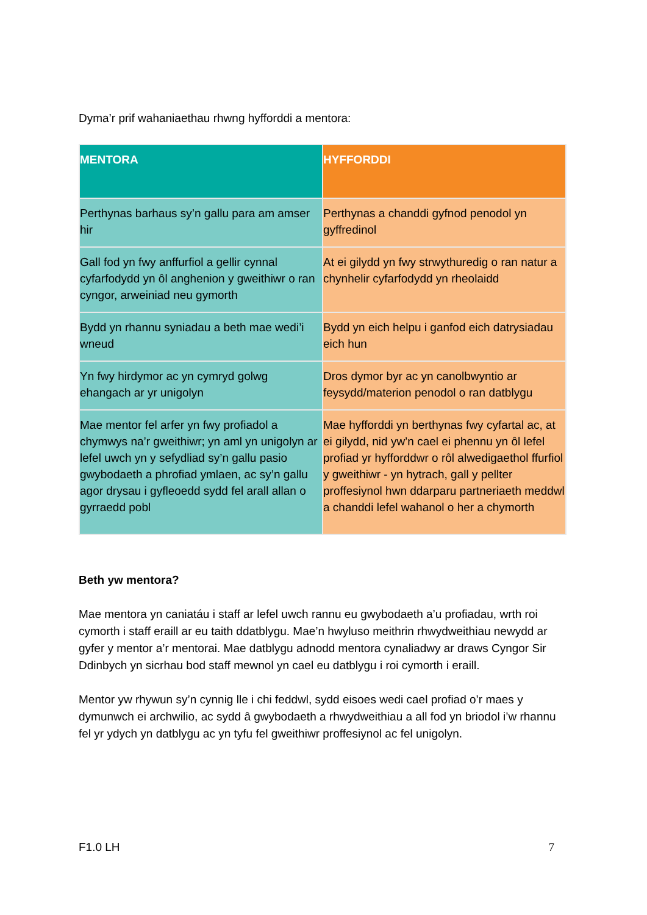Dyma’r prif wahaniaethau rhwng hyfforddi a mentora:
| MENTORA | HYFFORDDI |
| --- | --- |
| Perthynas barhaus sy’n gallu para am amser hir | Perthynas a chanddi gyfnod penodol yn gyffredinol |
| Gall fod yn fwy anffurfiol a gellir cynnal cyfarfodydd yn ôl anghenion y gweithiwr o ran cyngor, arweiniad neu gymorth | At ei gilydd yn fwy strwythuredig o ran natur a chynhelir cyfarfodydd yn rheolaidd |
| Bydd yn rhannu syniadau a beth mae wedi’i wneud | Bydd yn eich helpu i ganfod eich datrysiadau eich hun |
| Yn fwy hirdymor ac yn cymryd golwg ehangach ar yr unigolyn | Dros dymor byr ac yn canolbwyntio ar feysydd/materion penodol o ran datblygu |
| Mae mentor fel arfer yn fwy profiadol a chymwys na’r gweithiwr; yn aml yn unigolyn ar lefel uwch yn y sefydliad sy’n gallu pasio gwybodaeth a phrofiad ymlaen, ac sy’n gallu agor drysau i gyfleoedd sydd fel arall allan o gyrraedd pobl | Mae hyfforddi yn berthynas fwy cyfartal ac, at ei gilydd, nid yw’n cael ei phennu yn ôl lefel profiad yr hyfforddwr o rôl alwedigaethol ffurfiol y gweithiwr - yn hytrach, gall y pellter proffesiynol hwn ddarparu partneriaeth meddwl a chanddi lefel wahanol o her a chymorth |
Beth yw mentora?
Mae mentora yn caniatáu i staff ar lefel uwch rannu eu gwybodaeth a’u profiadau, wrth roi cymorth i staff eraill ar eu taith ddatblygu. Mae’n hwyluso meithrin rhwydweithiau newydd ar gyfer y mentor a’r mentorai. Mae datblygu adnodd mentora cynaliadwy ar draws Cyngor Sir Ddinbych yn sicrhau bod staff mewnol yn cael eu datblygu i roi cymorth i eraill.
Mentor yw rhywun sy’n cynnig lle i chi feddwl, sydd eisoes wedi cael profiad o’r maes y dymunwch ei archwilio, ac sydd â gwybodaeth a rhwydweithiau a all fod yn briodol i’w rhannu fel yr ydych yn datblygu ac yn tyfu fel gweithiwr proffesiynol ac fel unigolyn.
F1.0 LH 7